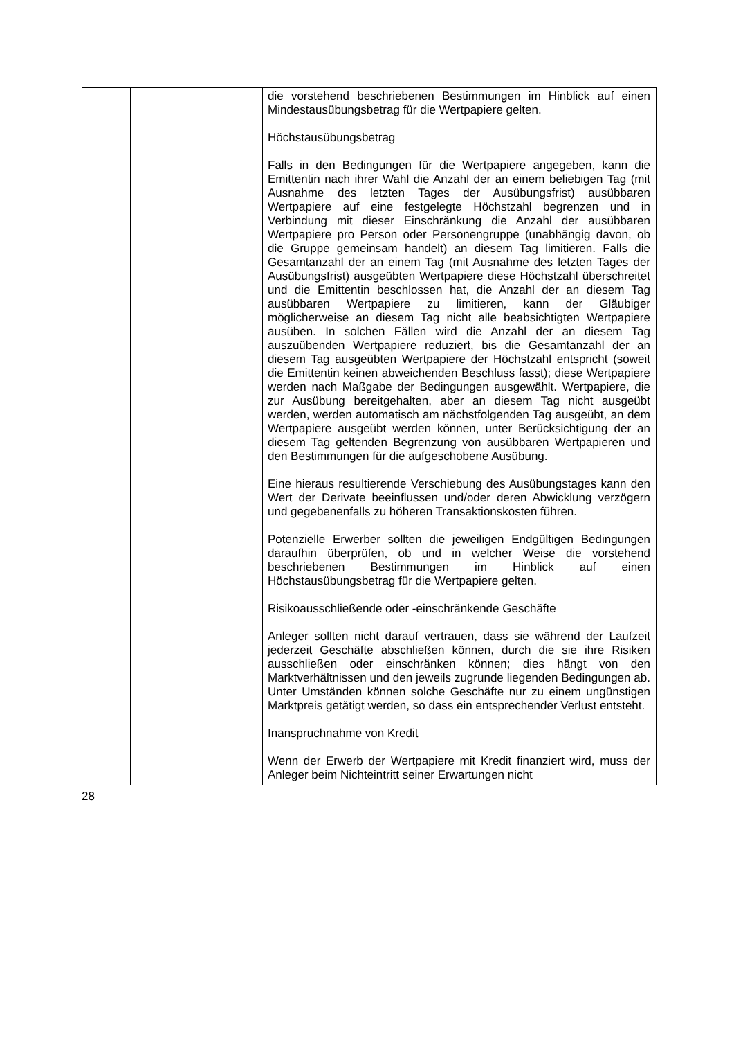| | | die vorstehend beschriebenen Bestimmungen im Hinblick auf einen Mindestausübungsbetrag für die Wertpapiere gelten. Höchstausübungsbetrag Falls in den Bedingungen für die Wertpapiere angegeben, kann die Emittentin nach ihrer Wahl die Anzahl der an einem beliebigen Tag (mit Ausnahme des letzten Tages der Ausübungsfrist) ausübbaren Wertpapiere auf eine festgelegte Höchstzahl begrenzen und in Verbindung mit dieser Einschränkung die Anzahl der ausübbaren Wertpapiere pro Person oder Personengruppe (unabhängig davon, ob die Gruppe gemeinsam handelt) an diesem Tag limitieren. Falls die Gesamtanzahl der an einem Tag (mit Ausnahme des letzten Tages der Ausübungsfrist) ausgeübten Wertpapiere diese Höchstzahl überschreitet und die Emittentin beschlossen hat, die Anzahl der an diesem Tag ausübbaren Wertpapiere zu limitieren, kann der Gläubiger möglicherweise an diesem Tag nicht alle beabsichtigten Wertpapiere ausüben. In solchen Fällen wird die Anzahl der an diesem Tag auszuübenden Wertpapiere reduziert, bis die Gesamtanzahl der an diesem Tag ausgeübten Wertpapiere der Höchstzahl entspricht (soweit die Emittentin keinen abweichenden Beschluss fasst); diese Wertpapiere werden nach Maßgabe der Bedingungen ausgewählt. Wertpapiere, die zur Ausübung bereitgehalten, aber an diesem Tag nicht ausgeübt werden, werden automatisch am nächstfolgenden Tag ausgeübt, an dem Wertpapiere ausgeübt werden können, unter Berücksichtigung der an diesem Tag geltenden Begrenzung von ausübbaren Wertpapieren und den Bestimmungen für die aufgeschobene Ausübung. Eine hieraus resultierende Verschiebung des Ausübungstages kann den Wert der Derivate beeinflussen und/oder deren Abwicklung verzögern und gegebenenfalls zu höheren Transaktionskosten führen. Potenzielle Erwerber sollten die jeweiligen Endgültigen Bedingungen daraufhin überprüfen, ob und in welcher Weise die vorstehend beschriebenen Bestimmungen im Hinblick auf einen Höchstausübungsbetrag für die Wertpapiere gelten. Risikoausschließende oder -einschränkende Geschäfte Anleger sollten nicht darauf vertrauen, dass sie während der Laufzeit jederzeit Geschäfte abschließen können, durch die sie ihre Risiken ausschließen oder einschränken können; dies hängt von den Marktverhältnissen und den jeweils zugrunde liegenden Bedingungen ab. Unter Umständen können solche Geschäfte nur zu einem ungünstigen Marktpreis getätigt werden, so dass ein entsprechender Verlust entsteht. Inanspruchnahme von Kredit Wenn der Erwerb der Wertpapiere mit Kredit finanziert wird, muss der Anleger beim Nichteintritt seiner Erwartungen nicht |
28